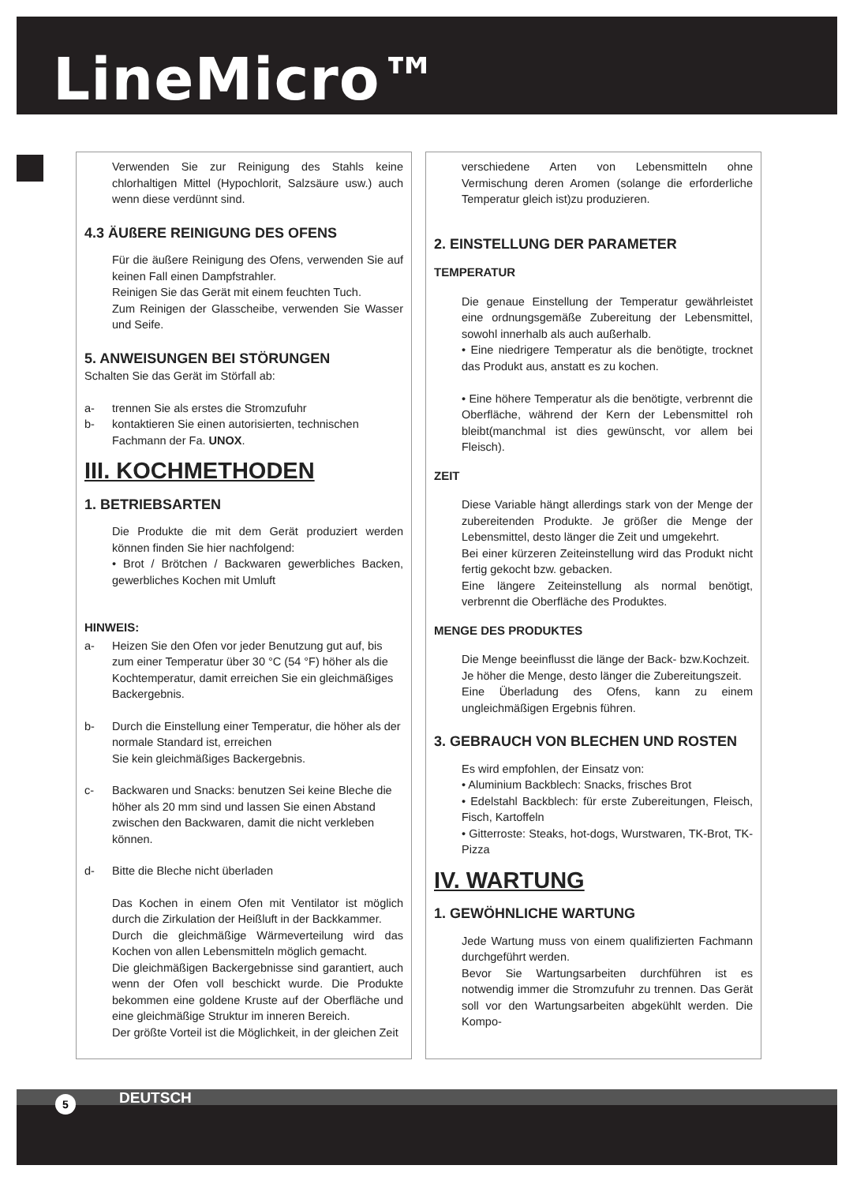LineMicro™
Verwenden Sie zur Reinigung des Stahls keine chlorhaltigen Mittel (Hypochlorit, Salzsäure usw.) auch wenn diese verdünnt sind.
4.3 ÄUßERE REINIGUNG DES OFENS
Für die äußere Reinigung des Ofens, verwenden Sie auf keinen Fall einen Dampfstrahler.
Reinigen Sie das Gerät mit einem feuchten Tuch.
Zum Reinigen der Glasscheibe, verwenden Sie Wasser und Seife.
5. ANWEISUNGEN BEI STÖRUNGEN
Schalten Sie das Gerät im Störfall ab:
a- trennen Sie als erstes die Stromzufuhr
b- kontaktieren Sie einen autorisierten, technischen Fachmann der Fa. UNOX.
III. KOCHMETHODEN
1. BETRIEBSARTEN
Die Produkte die mit dem Gerät produziert werden können finden Sie hier nachfolgend:
• Brot / Brötchen / Backwaren gewerbliches Backen, gewerbliches Kochen mit Umluft
HINWEIS:
a- Heizen Sie den Ofen vor jeder Benutzung gut auf, bis zum einer Temperatur über 30 °C (54 °F) höher als die Kochtemperatur, damit erreichen Sie ein gleichmäßiges Backergebnis.
b- Durch die Einstellung einer Temperatur, die höher als der normale Standard ist, erreichen
Sie kein gleichmäßiges Backergebnis.
c- Backwaren und Snacks: benutzen Sei keine Bleche die höher als 20 mm sind und lassen Sie einen Abstand zwischen den Backwaren, damit die nicht verkleben können.
d- Bitte die Bleche nicht überladen
Das Kochen in einem Ofen mit Ventilator ist möglich durch die Zirkulation der Heißluft in der Backkammer.
Durch die gleichmäßige Wärmeverteilung wird das Kochen von allen Lebensmitteln möglich gemacht.
Die gleichmäßigen Backergebnisse sind garantiert, auch wenn der Ofen voll beschickt wurde. Die Produkte bekommen eine goldene Kruste auf der Oberfläche und eine gleichmäßige Struktur im inneren Bereich.
Der größte Vorteil ist die Möglichkeit, in der gleichen Zeit
verschiedene Arten von Lebensmitteln ohne Vermischung deren Aromen (solange die erforderliche Temperatur gleich ist)zu produzieren.
2. EINSTELLUNG DER PARAMETER
TEMPERATUR
Die genaue Einstellung der Temperatur gewährleistet eine ordnungsgemäße Zubereitung der Lebensmittel, sowohl innerhalb als auch außerhalb.
• Eine niedrigere Temperatur als die benötigte, trocknet das Produkt aus, anstatt es zu kochen.
• Eine höhere Temperatur als die benötigte, verbrennt die Oberfläche, während der Kern der Lebensmittel roh bleibt(manchmal ist dies gewünscht, vor allem bei Fleisch).
ZEIT
Diese Variable hängt allerdings stark von der Menge der zubereitenden Produkte. Je größer die Menge der Lebensmittel, desto länger die Zeit und umgekehrt.
Bei einer kürzeren Zeiteinstellung wird das Produkt nicht fertig gekocht bzw. gebacken.
Eine längere Zeiteinstellung als normal benötigt, verbrennt die Oberfläche des Produktes.
MENGE DES PRODUKTES
Die Menge beeinflusst die länge der Back- bzw.Kochzeit.
Je höher die Menge, desto länger die Zubereitungszeit.
Eine Überladung des Ofens, kann zu einem ungleichmäßigen Ergebnis führen.
3. GEBRAUCH VON BLECHEN UND ROSTEN
Es wird empfohlen, der Einsatz von:
• Aluminium Backblech: Snacks, frisches Brot
• Edelstahl Backblech: für erste Zubereitungen, Fleisch, Fisch, Kartoffeln
• Gitterroste: Steaks, hot-dogs, Wurstwaren, TK-Brot, TK-Pizza
IV. WARTUNG
1. GEWÖHNLICHE WARTUNG
Jede Wartung muss von einem qualifizierten Fachmann durchgeführt werden.
Bevor Sie Wartungsarbeiten durchführen ist es notwendig immer die Stromzufuhr zu trennen. Das Gerät soll vor den Wartungsarbeiten abgekühlt werden. Die Kompo-
DEUTSCH 5